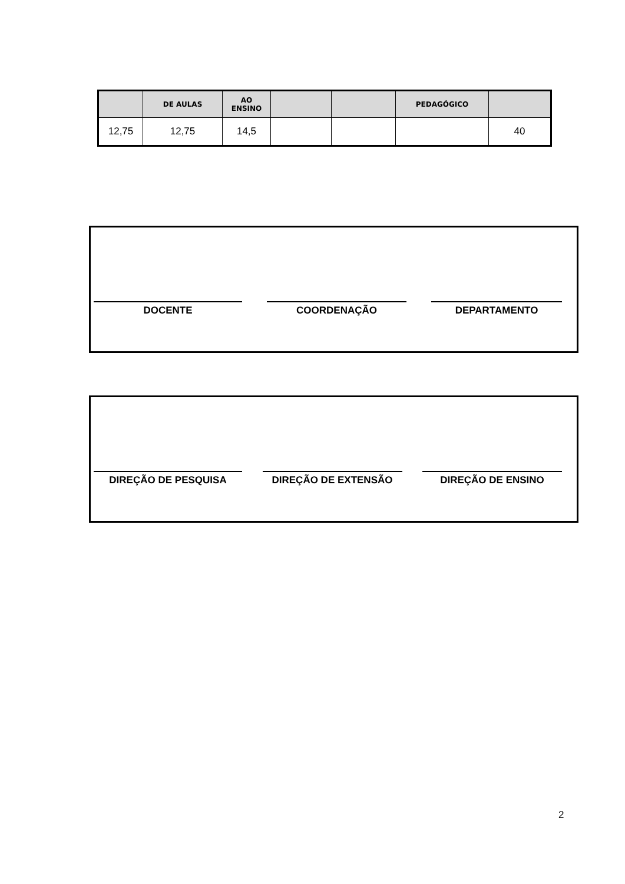| | DE AULAS | AO ENSINO | | | PEDAGÓGICO | |
| --- | --- | --- | --- | --- | --- | --- |
| 12,75 | 12,75 | 14,5 | | | | 40 |
DOCENTE COORDENAÇÃO DEPARTAMENTO
DIREÇÃO DE PESQUISA DIREÇÃO DE EXTENSÃO DIREÇÃO DE ENSINO
2